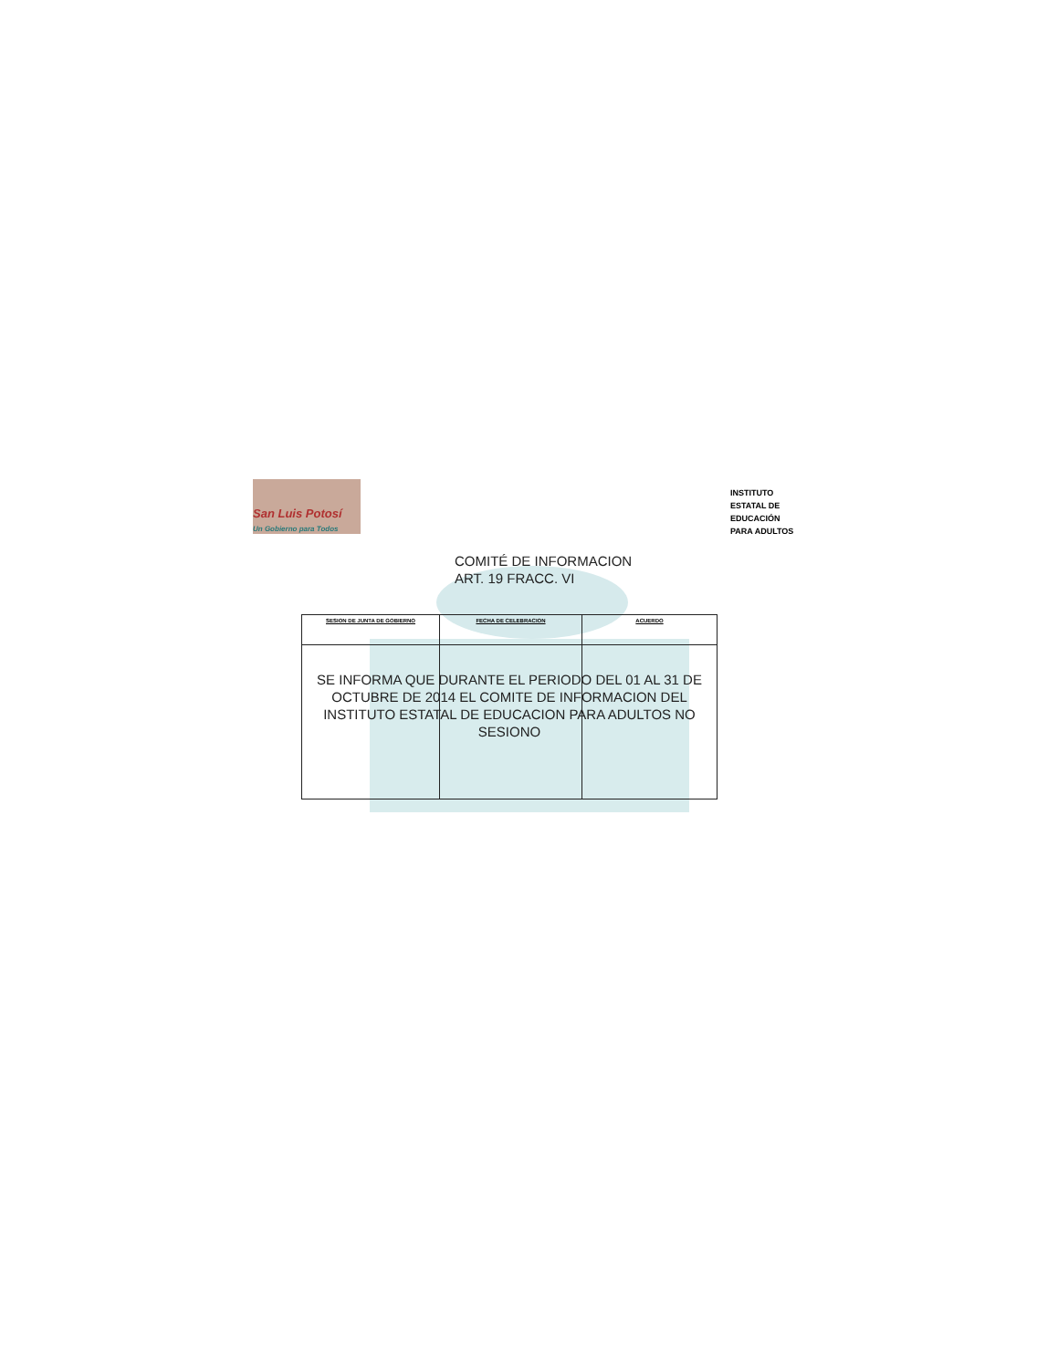San Luis Potosí
Un Gobierno para Todos
INSTITUTO
ESTATAL DE
EDUCACIÓN
PARA ADULTOS
COMITÉ DE INFORMACION
ART. 19 FRACC. VI
| SESION DE JUNTA DE GOBIERNO | FECHA DE CELEBRACION | ACUERDO |
| --- | --- | --- |
SE INFORMA QUE DURANTE EL PERIODO DEL 01 AL 31 DE OCTUBRE DE 2014 EL COMITE DE INFORMACION DEL INSTITUTO ESTATAL DE EDUCACION PARA ADULTOS NO SESIONO